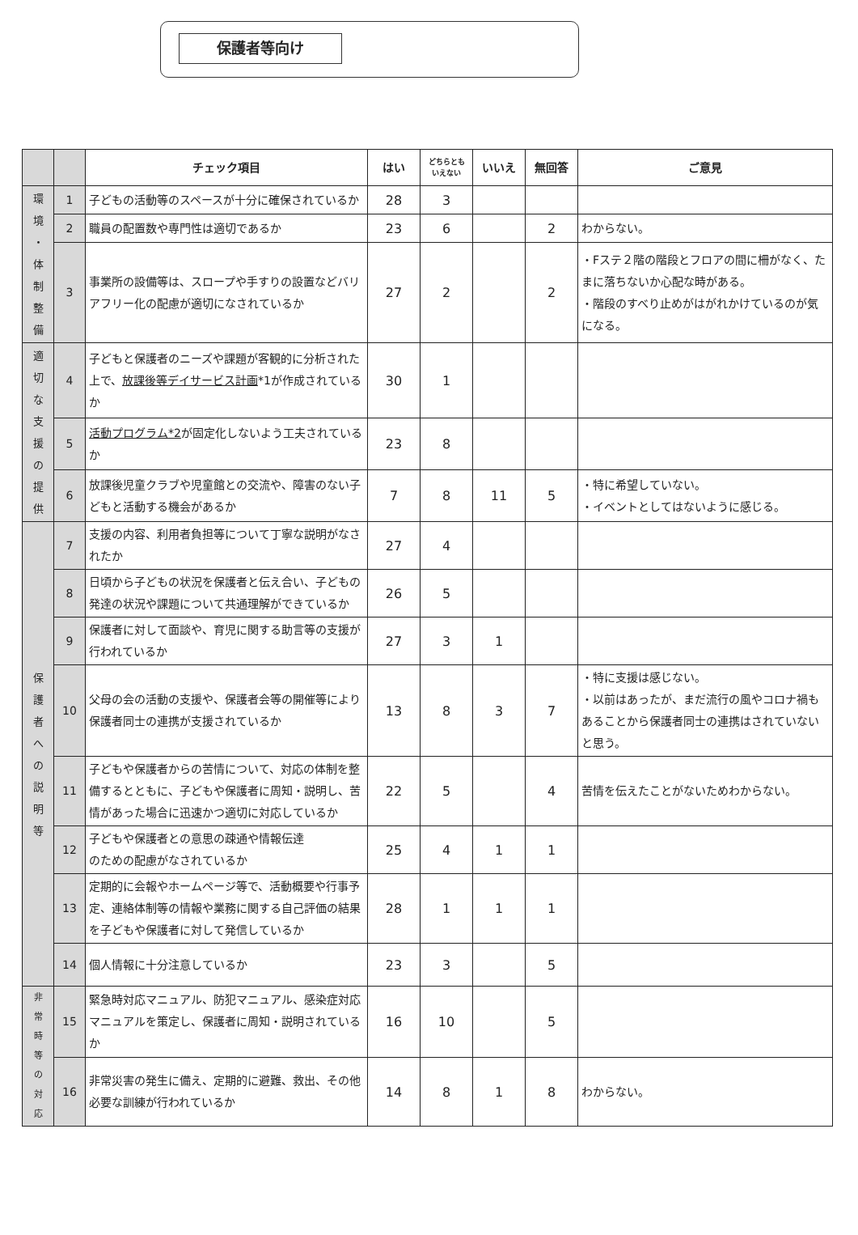保護者等向け
| | | チェック項目 | はい | どちらとも いえない | いいえ | 無回答 | ご意見 |
| --- | --- | --- | --- | --- | --- | --- | --- |
| 環 境 ・ 体 制 整 備 | 1 | 子どもの活動等のスペースが十分に確保されているか | 28 | 3 | | | |
| | 2 | 職員の配置数や専門性は適切であるか | 23 | 6 | | 2 | わからない。 |
| | 3 | 事業所の設備等は、スロープや手すりの設置などバリアフリー化の配慮が適切になされているか | 27 | 2 | | 2 | ・Fステ２階の階段とフロアの間に柵がなく、たまに落ちないか心配な時がある。 ・階段のすべり止めがはがれかけているのが気になる。 |
| 適 切 な 支 援 の 提 供 | 4 | 子どもと保護者のニーズや課題が客観的に分析された上で、 放課後等デイサービス計画 *1が作成されているか | 30 | 1 | | | |
| | 5 | 活動プログラム*2 が固定化しないよう工夫されているか | 23 | 8 | | | |
| | 6 | 放課後児童クラブや児童館との交流や、障害のない子どもと活動する機会があるか | 7 | 8 | 11 | 5 | ・特に希望していない。 ・イベントとしてはないように感じる。 |
| 保 護 者 へ の 説 明 等 | 7 | 支援の内容、利用者負担等について丁寧な説明がなされたか | 27 | 4 | | | |
| | 8 | 日頃から子どもの状況を保護者と伝え合い、子どもの発達の状況や課題について共通理解ができているか | 26 | 5 | | | |
| | 9 | 保護者に対して面談や、育児に関する助言等の支援が行われているか | 27 | 3 | 1 | | |
| | 10 | 父母の会の活動の支援や、保護者会等の開催等により保護者同士の連携が支援されているか | 13 | 8 | 3 | 7 | ・特に支援は感じない。 ・以前はあったが、まだ流行の風やコロナ禍もあることから保護者同士の連携はされていないと思う。 |
| | 11 | 子どもや保護者からの苦情について、対応の体制を整備するとともに、子どもや保護者に周知・説明し、苦情があった場合に迅速かつ適切に対応しているか | 22 | 5 | | 4 | 苦情を伝えたことがないためわからない。 |
| | 12 | 子どもや保護者との意思の疎通や情報伝達 のための配慮がなされているか | 25 | 4 | 1 | 1 | |
| | 13 | 定期的に会報やホームページ等で、活動概要や行事予定、連絡体制等の情報や業務に関する自己評価の結果を子どもや保護者に対して発信しているか | 28 | 1 | 1 | 1 | |
| | 14 | 個人情報に十分注意しているか | 23 | 3 | | 5 | |
| 非 常 時 等 の 対 応 | 15 | 緊急時対応マニュアル、防犯マニュアル、感染症対応マニュアルを策定し、保護者に周知・説明されているか | 16 | 10 | | 5 | |
| | 16 | 非常災害の発生に備え、定期的に避難、救出、その他必要な訓練が行われているか | 14 | 8 | 1 | 8 | わからない。 |